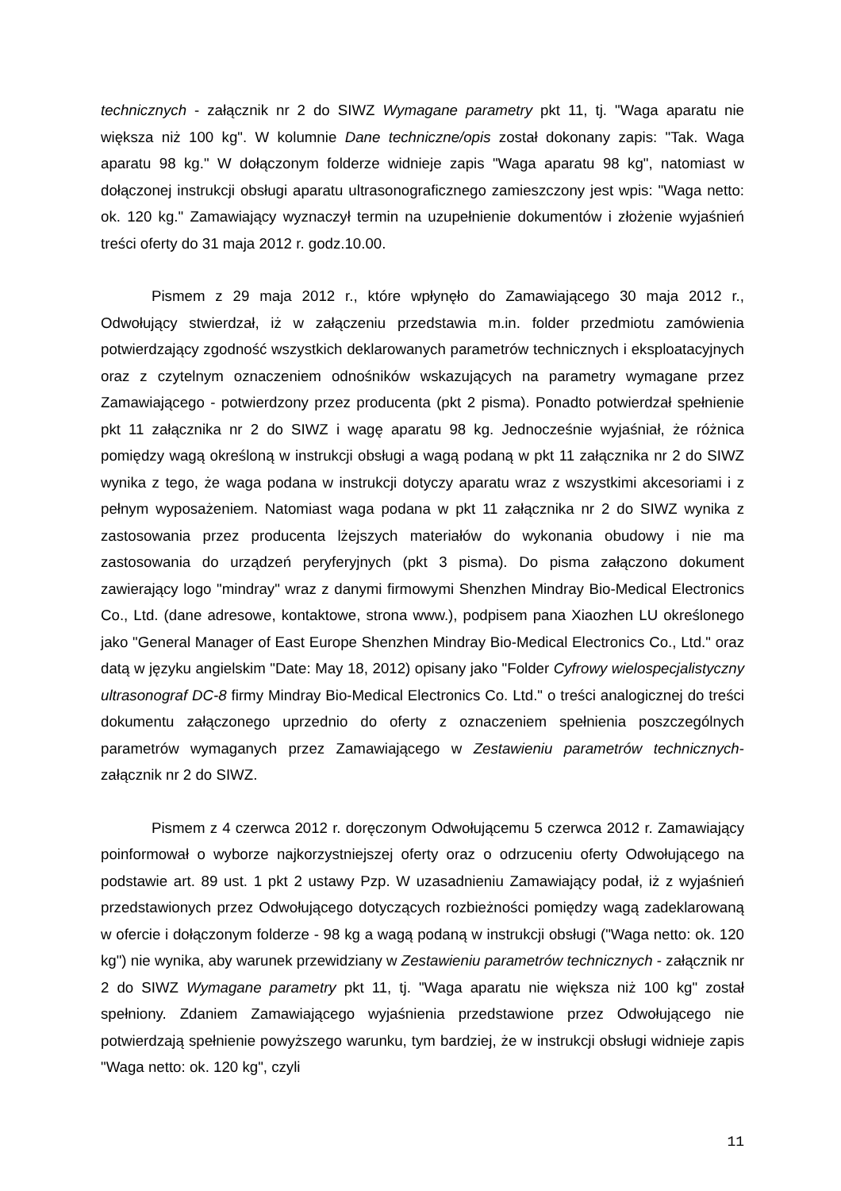technicznych - załącznik nr 2 do SIWZ Wymagane parametry pkt 11, tj. "Waga aparatu nie większa niż 100 kg". W kolumnie Dane techniczne/opis został dokonany zapis: "Tak. Waga aparatu 98 kg." W dołączonym folderze widnieje zapis "Waga aparatu 98 kg", natomiast w dołączonej instrukcji obsługi aparatu ultrasonograficznego zamieszczony jest wpis: "Waga netto: ok. 120 kg." Zamawiający wyznaczył termin na uzupełnienie dokumentów i złożenie wyjaśnień treści oferty do 31 maja 2012 r. godz.10.00.
Pismem z 29 maja 2012 r., które wpłynęło do Zamawiającego 30 maja 2012 r., Odwołujący stwierdzał, iż w załączeniu przedstawia m.in. folder przedmiotu zamówienia potwierdzający zgodność wszystkich deklarowanych parametrów technicznych i eksploatacyjnych oraz z czytelnym oznaczeniem odnośników wskazujących na parametry wymagane przez Zamawiającego - potwierdzony przez producenta (pkt 2 pisma). Ponadto potwierdzał spełnienie pkt 11 załącznika nr 2 do SIWZ i wagę aparatu 98 kg. Jednocześnie wyjaśniał, że różnica pomiędzy wagą określoną w instrukcji obsługi a wagą podaną w pkt 11 załącznika nr 2 do SIWZ wynika z tego, że waga podana w instrukcji dotyczy aparatu wraz z wszystkimi akcesoriami i z pełnym wyposażeniem. Natomiast waga podana w pkt 11 załącznika nr 2 do SIWZ wynika z zastosowania przez producenta lżejszych materiałów do wykonania obudowy i nie ma zastosowania do urządzeń peryferyjnych (pkt 3 pisma). Do pisma załączono dokument zawierający logo "mindray" wraz z danymi firmowymi Shenzhen Mindray Bio-Medical Electronics Co., Ltd. (dane adresowe, kontaktowe, strona www.), podpisem pana Xiaozhen LU określonego jako "General Manager of East Europe Shenzhen Mindray Bio-Medical Electronics Co., Ltd." oraz datą w języku angielskim "Date: May 18, 2012) opisany jako "Folder Cyfrowy wielospecjalistyczny ultrasonograf DC-8 firmy Mindray Bio-Medical Electronics Co. Ltd." o treści analogicznej do treści dokumentu załączonego uprzednio do oferty z oznaczeniem spełnienia poszczególnych parametrów wymaganych przez Zamawiającego w Zestawieniu parametrów technicznych- załącznik nr 2 do SIWZ.
Pismem z 4 czerwca 2012 r. doręczonym Odwołującemu 5 czerwca 2012 r. Zamawiający poinformował o wyborze najkorzystniejszej oferty oraz o odrzuceniu oferty Odwołującego na podstawie art. 89 ust. 1 pkt 2 ustawy Pzp. W uzasadnieniu Zamawiający podał, iż z wyjaśnień przedstawionych przez Odwołującego dotyczących rozbieżności pomiędzy wagą zadeklarowaną w ofercie i dołączonym folderze - 98 kg a wagą podaną w instrukcji obsługi ("Waga netto: ok. 120 kg") nie wynika, aby warunek przewidziany w Zestawieniu parametrów technicznych - załącznik nr 2 do SIWZ Wymagane parametry pkt 11, tj. "Waga aparatu nie większa niż 100 kg" został spełniony. Zdaniem Zamawiającego wyjaśnienia przedstawione przez Odwołującego nie potwierdzają spełnienie powyższego warunku, tym bardziej, że w instrukcji obsługi widnieje zapis "Waga netto: ok. 120 kg", czyli
11